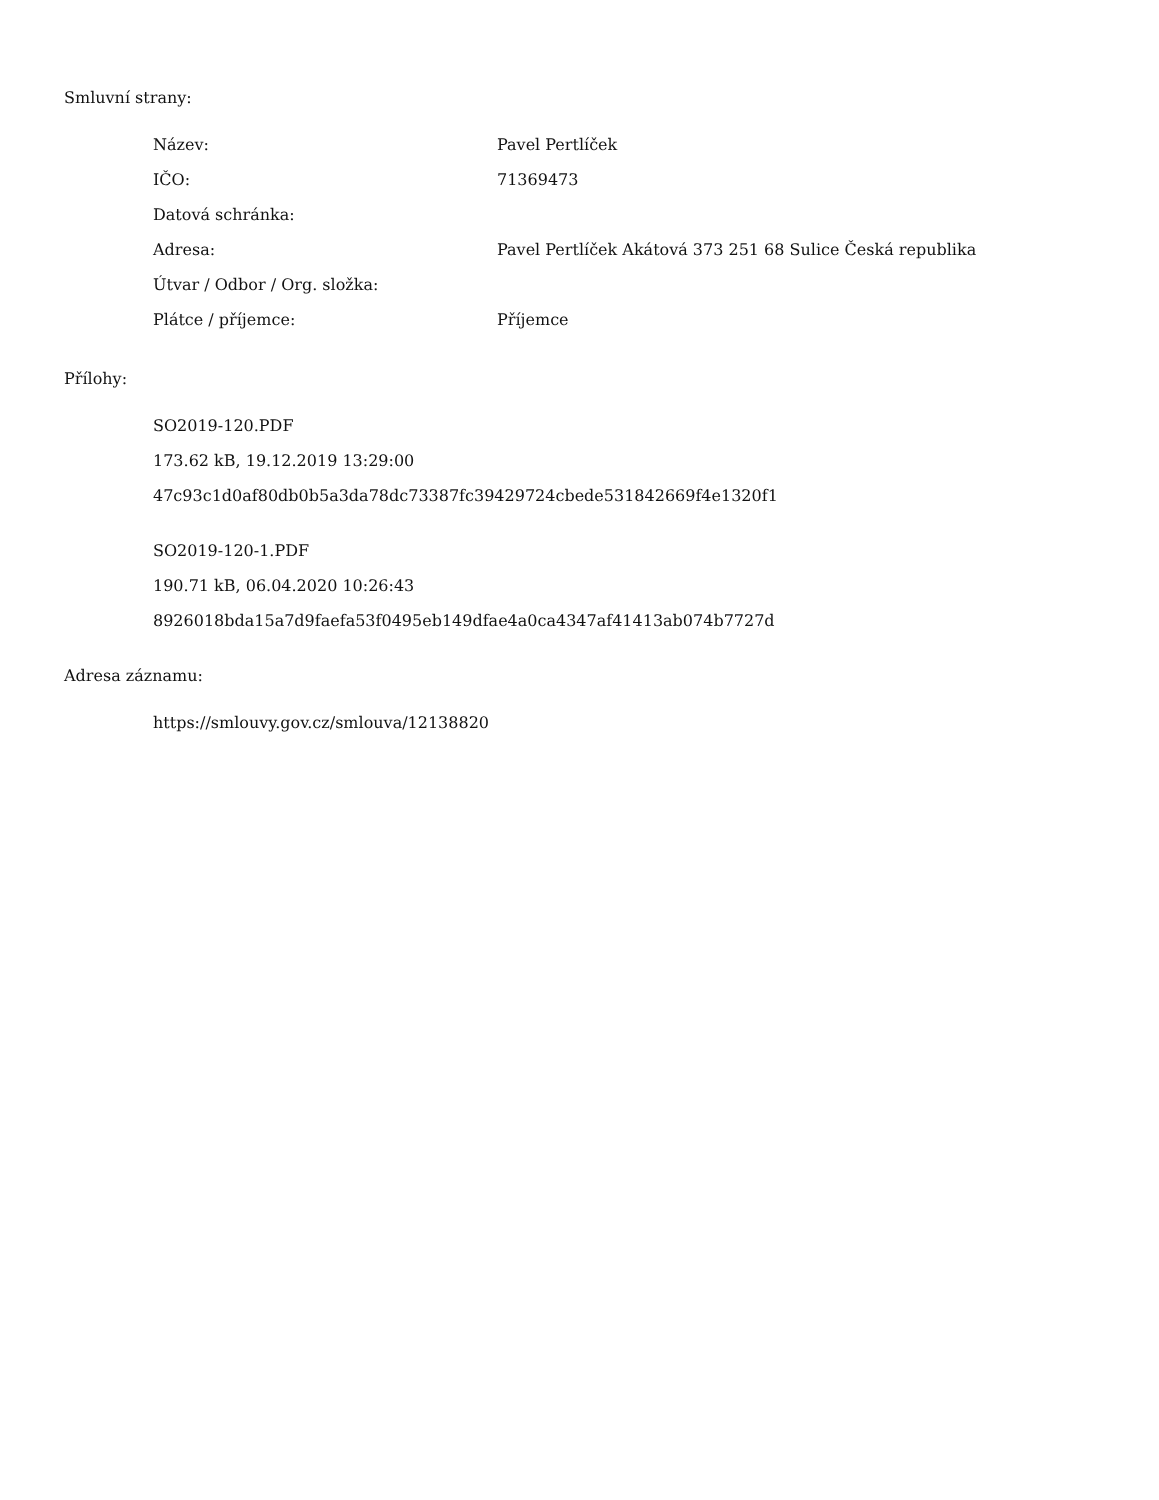Smluvní strany:
| Název: | Pavel Pertlíček |
| IČO: | 71369473 |
| Datová schránka: | |
| Adresa: | Pavel Pertlíček Akátová 373 251 68 Sulice Česká republika |
| Útvar / Odbor / Org. složka: | |
| Plátce / příjemce: | Příjemce |
Přílohy:
SO2019-120.PDF
173.62 kB, 19.12.2019 13:29:00
47c93c1d0af80db0b5a3da78dc73387fc39429724cbede531842669f4e1320f1
SO2019-120-1.PDF
190.71 kB, 06.04.2020 10:26:43
8926018bda15a7d9faefa53f0495eb149dfae4a0ca4347af41413ab074b7727d
Adresa záznamu:
https://smlouvy.gov.cz/smlouva/12138820